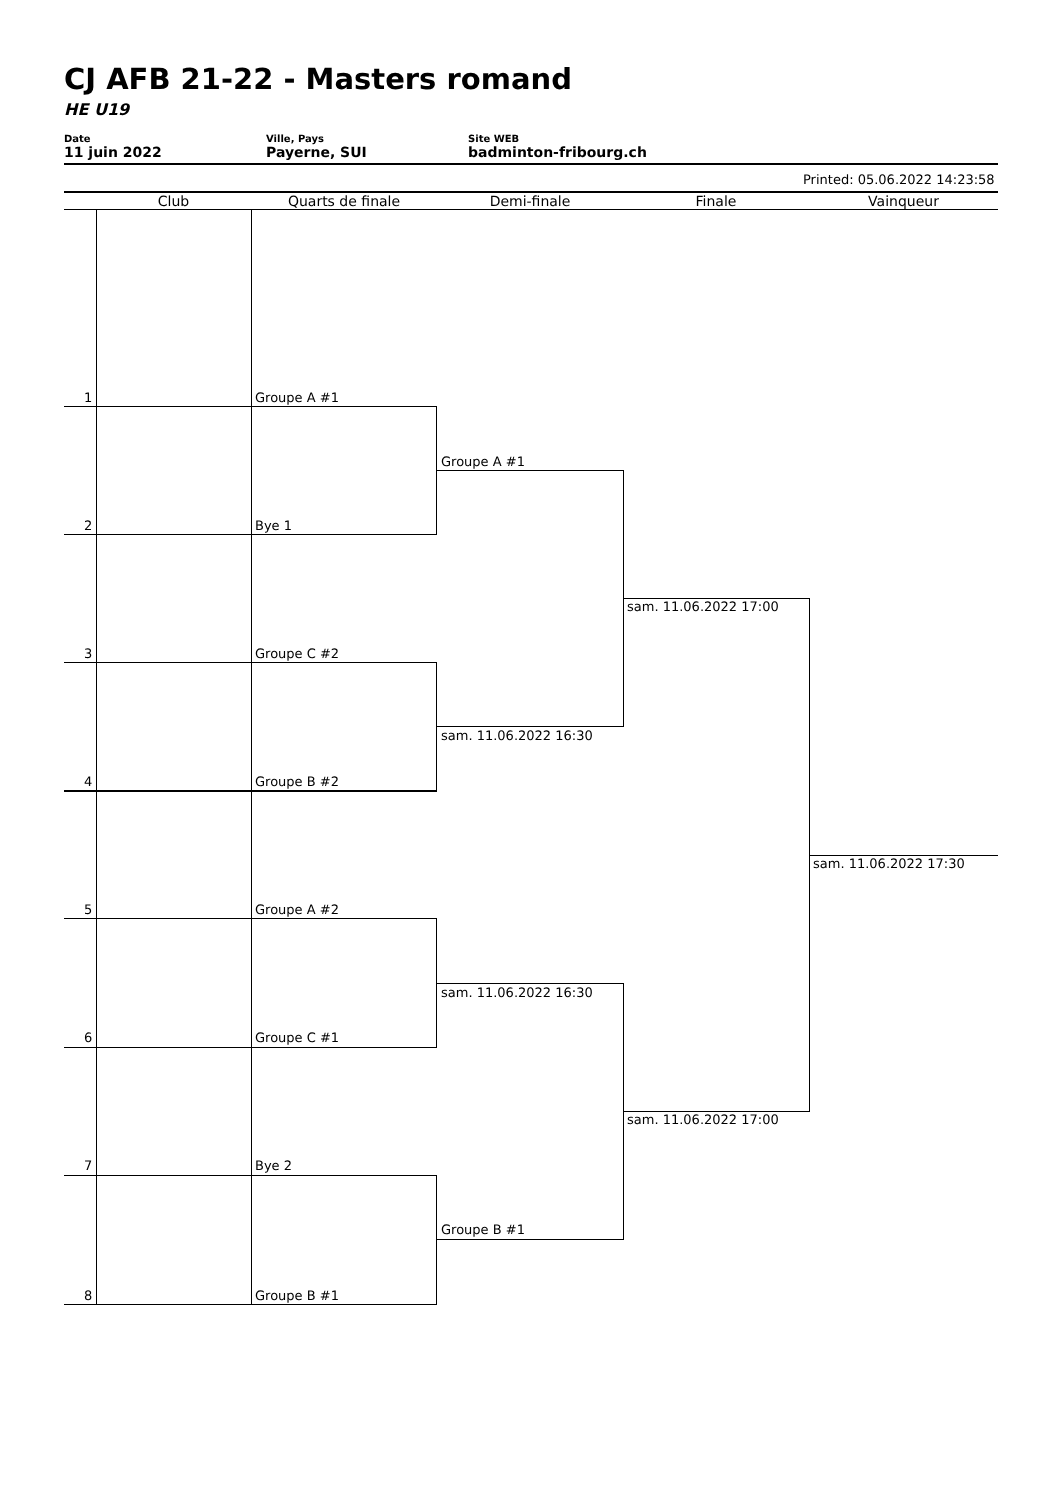CJ AFB 21-22 - Masters romand
HE U19
Date
11 juin 2022
Ville, Pays
Payerne, SUI
Site WEB
badminton-fribourg.ch
Printed: 05.06.2022 14:23:58
Club Quarts de finale Demi-finale Finale Vainqueur
1 Groupe A #1
2 Bye 1
3 Groupe C #2
4 Groupe B #2
5 Groupe A #2
6 Groupe C #1
7 Bye 2
8 Groupe B #1
Groupe A #1
sam. 11.06.2022 16:30
sam. 11.06.2022 16:30
Groupe B #1
sam. 11.06.2022 17:00
sam. 11.06.2022 17:00
sam. 11.06.2022 17:30